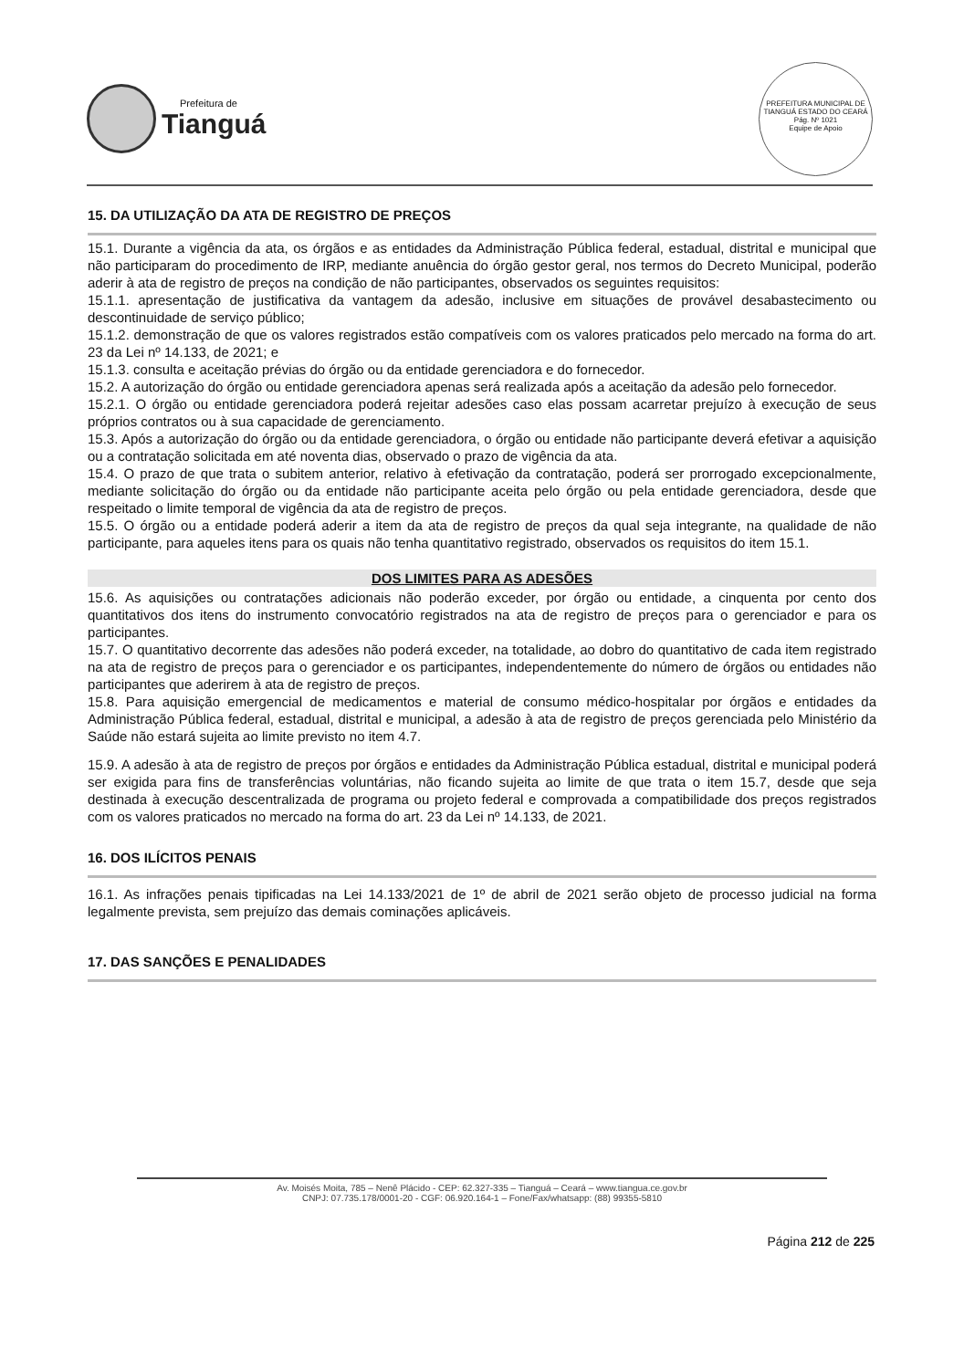Prefeitura de
Tianguá
PREFEITURA MUNICIPAL DE TIANGUÁ ESTADO DO CEARÁ
Pág. Nº 1021
Equipe de Apoio
15. DA UTILIZAÇÃO DA ATA DE REGISTRO DE PREÇOS
15.1. Durante a vigência da ata, os órgãos e as entidades da Administração Pública federal, estadual, distrital e municipal que não participaram do procedimento de IRP, mediante anuência do órgão gestor geral, nos termos do Decreto Municipal, poderão aderir à ata de registro de preços na condição de não participantes, observados os seguintes requisitos:
15.1.1. apresentação de justificativa da vantagem da adesão, inclusive em situações de provável desabastecimento ou descontinuidade de serviço público;
15.1.2. demonstração de que os valores registrados estão compatíveis com os valores praticados pelo mercado na forma do art. 23 da Lei nº 14.133, de 2021; e
15.1.3. consulta e aceitação prévias do órgão ou da entidade gerenciadora e do fornecedor.
15.2. A autorização do órgão ou entidade gerenciadora apenas será realizada após a aceitação da adesão pelo fornecedor.
15.2.1. O órgão ou entidade gerenciadora poderá rejeitar adesões caso elas possam acarretar prejuízo à execução de seus próprios contratos ou à sua capacidade de gerenciamento.
15.3. Após a autorização do órgão ou da entidade gerenciadora, o órgão ou entidade não participante deverá efetivar a aquisição ou a contratação solicitada em até noventa dias, observado o prazo de vigência da ata.
15.4. O prazo de que trata o subitem anterior, relativo à efetivação da contratação, poderá ser prorrogado excepcionalmente, mediante solicitação do órgão ou da entidade não participante aceita pelo órgão ou pela entidade gerenciadora, desde que respeitado o limite temporal de vigência da ata de registro de preços.
15.5. O órgão ou a entidade poderá aderir a item da ata de registro de preços da qual seja integrante, na qualidade de não participante, para aqueles itens para os quais não tenha quantitativo registrado, observados os requisitos do item 15.1.
DOS LIMITES PARA AS ADESÕES
15.6. As aquisições ou contratações adicionais não poderão exceder, por órgão ou entidade, a cinquenta por cento dos quantitativos dos itens do instrumento convocatório registrados na ata de registro de preços para o gerenciador e para os participantes.
15.7. O quantitativo decorrente das adesões não poderá exceder, na totalidade, ao dobro do quantitativo de cada item registrado na ata de registro de preços para o gerenciador e os participantes, independentemente do número de órgãos ou entidades não participantes que aderirem à ata de registro de preços.
15.8. Para aquisição emergencial de medicamentos e material de consumo médico-hospitalar por órgãos e entidades da Administração Pública federal, estadual, distrital e municipal, a adesão à ata de registro de preços gerenciada pelo Ministério da Saúde não estará sujeita ao limite previsto no item 4.7.
15.9. A adesão à ata de registro de preços por órgãos e entidades da Administração Pública estadual, distrital e municipal poderá ser exigida para fins de transferências voluntárias, não ficando sujeita ao limite de que trata o item 15.7, desde que seja destinada à execução descentralizada de programa ou projeto federal e comprovada a compatibilidade dos preços registrados com os valores praticados no mercado na forma do art. 23 da Lei nº 14.133, de 2021.
16. DOS ILÍCITOS PENAIS
16.1. As infrações penais tipificadas na Lei 14.133/2021 de 1º de abril de 2021 serão objeto de processo judicial na forma legalmente prevista, sem prejuízo das demais cominações aplicáveis.
17. DAS SANÇÕES E PENALIDADES
Av. Moisés Moita, 785 – Nenê Plácido - CEP: 62.327-335 – Tianguá – Ceará – www.tiangua.ce.gov.br
CNPJ: 07.735.178/0001-20 - CGF: 06.920.164-1 – Fone/Fax/whatsapp: (88) 99355-5810
Página 212 de 225